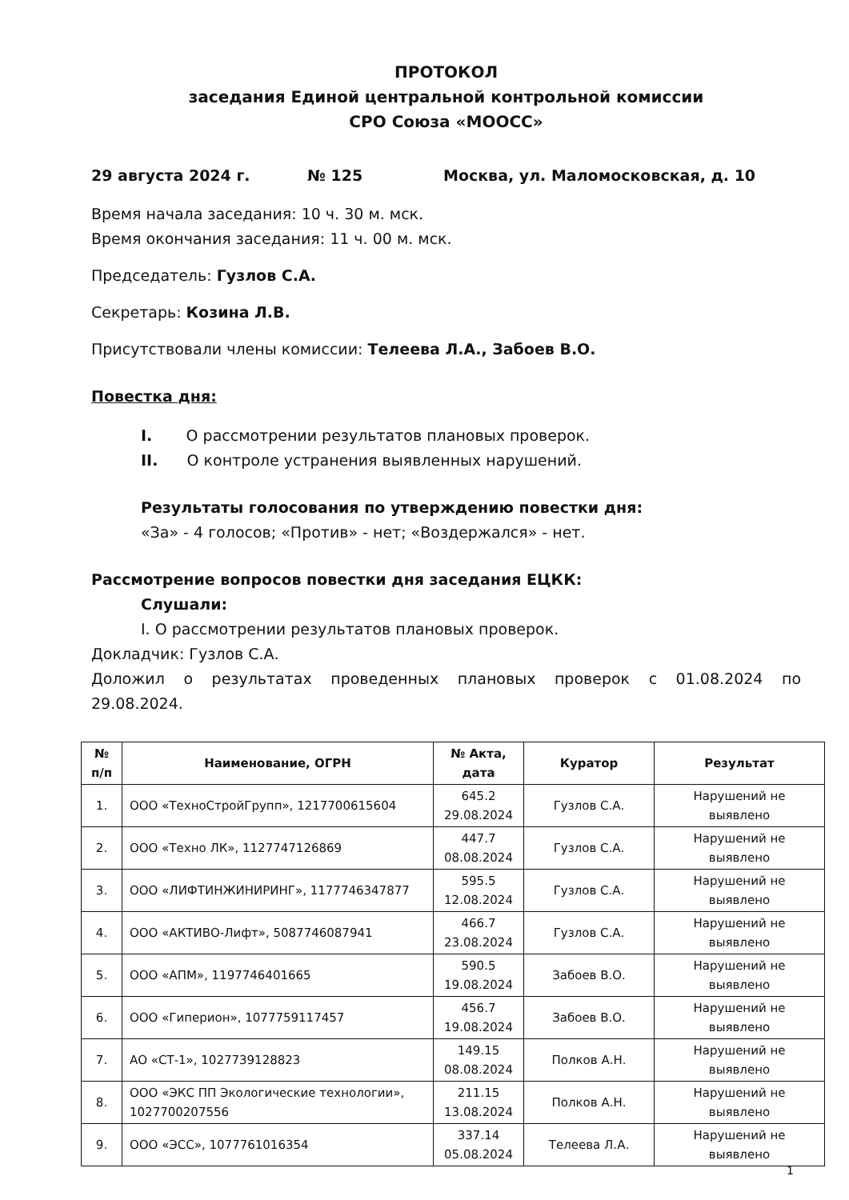ПРОТОКОЛ
заседания Единой центральной контрольной комиссии
СРО Союза «МООСС»
29 августа 2024 г. № 125 Москва, ул. Маломосковская, д. 10
Время начала заседания: 10 ч. 30 м. мск.
Время окончания заседания: 11 ч. 00 м. мск.
Председатель: Гузлов С.А.
Секретарь: Козина Л.В.
Присутствовали члены комиссии: Телеева Л.А., Забоев В.О.
Повестка дня:
I. О рассмотрении результатов плановых проверок.
II. О контроле устранения выявленных нарушений.
Результаты голосования по утверждению повестки дня:
«За» - 4 голосов; «Против» - нет; «Воздержался» - нет.
Рассмотрение вопросов повестки дня заседания ЕЦКК:
Слушали:
I. О рассмотрении результатов плановых проверок.
Докладчик: Гузлов С.А.
Доложил о результатах проведенных плановых проверок с 01.08.2024 по
29.08.2024.
| № п/п | Наименование, ОГРН | № Акта, дата | Куратор | Результат |
| --- | --- | --- | --- | --- |
| 1. | ООО «ТехноСтройГрупп», 1217700615604 | 645.2 29.08.2024 | Гузлов С.А. | Нарушений не выявлено |
| 2. | ООО «Техно ЛК», 1127747126869 | 447.7 08.08.2024 | Гузлов С.А. | Нарушений не выявлено |
| 3. | ООО «ЛИФТИНЖИНИРИНГ», 1177746347877 | 595.5 12.08.2024 | Гузлов С.А. | Нарушений не выявлено |
| 4. | ООО «АКТИВО-Лифт», 5087746087941 | 466.7 23.08.2024 | Гузлов С.А. | Нарушений не выявлено |
| 5. | ООО «АПМ», 1197746401665 | 590.5 19.08.2024 | Забоев В.О. | Нарушений не выявлено |
| 6. | ООО «Гиперион», 1077759117457 | 456.7 19.08.2024 | Забоев В.О. | Нарушений не выявлено |
| 7. | АО «СТ-1», 1027739128823 | 149.15 08.08.2024 | Полков А.Н. | Нарушений не выявлено |
| 8. | ООО «ЭКС ПП Экологические технологии», 1027700207556 | 211.15 13.08.2024 | Полков А.Н. | Нарушений не выявлено |
| 9. | ООО «ЭСС», 1077761016354 | 337.14 05.08.2024 | Телеева Л.А. | Нарушений не выявлено |
1